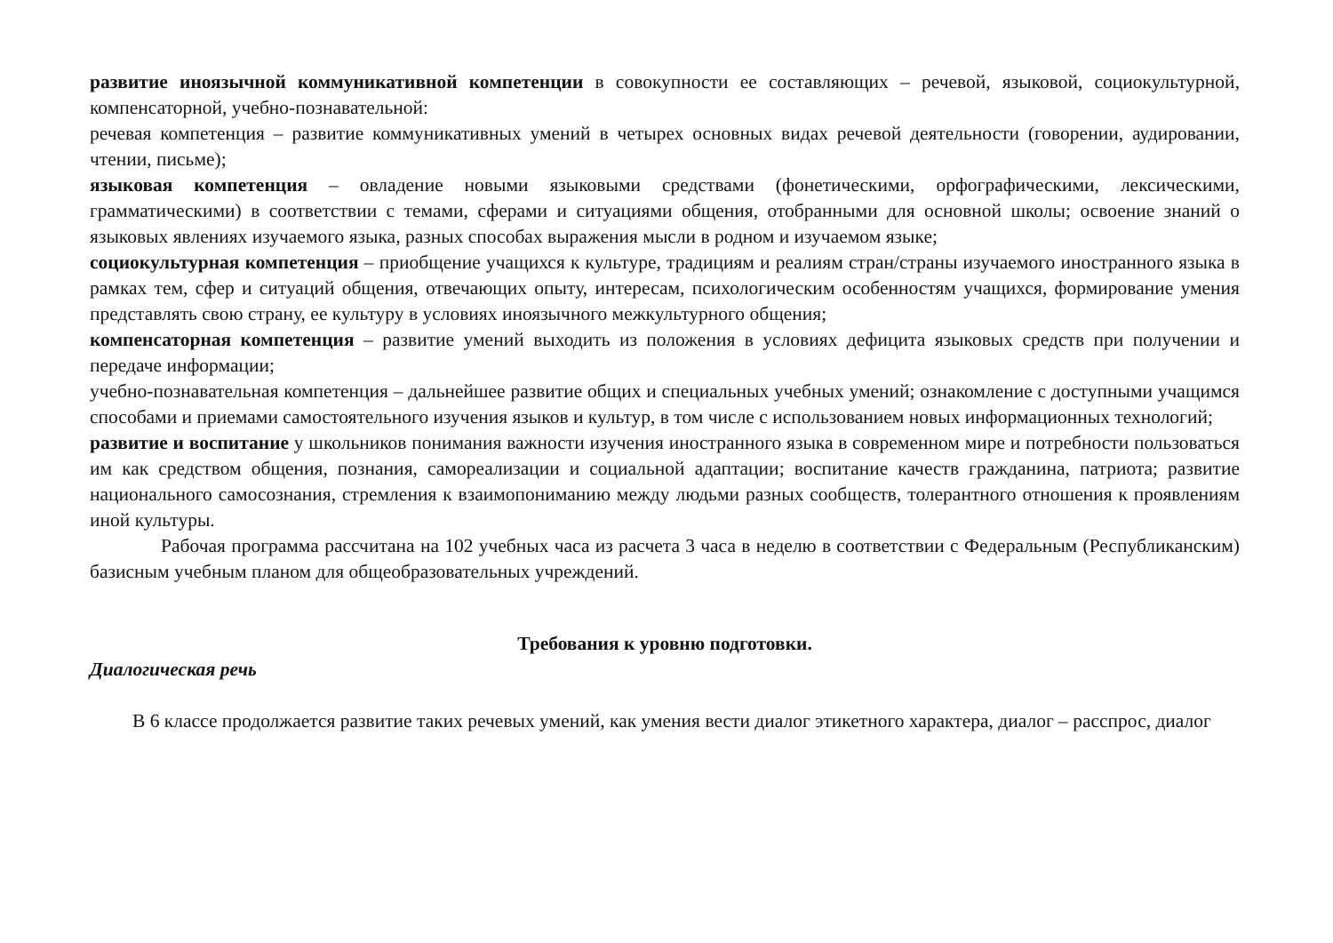развитие иноязычной коммуникативной компетенции в совокупности ее составляющих – речевой, языковой, социокультурной, компенсаторной, учебно-познавательной:
речевая компетенция – развитие коммуникативных умений в четырех основных видах речевой деятельности (говорении, аудировании, чтении, письме);
языковая компетенция – овладение новыми языковыми средствами (фонетическими, орфографическими, лексическими, грамматическими) в соответствии с темами, сферами и ситуациями общения, отобранными для основной школы; освоение знаний о языковых явлениях изучаемого языка, разных способах выражения мысли в родном и изучаемом языке;
социокультурная компетенция – приобщение учащихся к культуре, традициям и реалиям стран/страны изучаемого иностранного языка в рамках тем, сфер и ситуаций общения, отвечающих опыту, интересам, психологическим особенностям учащихся, формирование умения представлять свою страну, ее культуру в условиях иноязычного межкультурного общения;
компенсаторная компетенция – развитие умений выходить из положения в условиях дефицита языковых средств при получении и передаче информации;
учебно-познавательная компетенция – дальнейшее развитие общих и специальных учебных умений; ознакомление с доступными учащимся способами и приемами самостоятельного изучения языков и культур, в том числе с использованием новых информационных технологий;
развитие и воспитание у школьников понимания важности изучения иностранного языка в современном мире и потребности пользоваться им как средством общения, познания, самореализации и социальной адаптации; воспитание качеств гражданина, патриота; развитие национального самосознания, стремления к взаимопониманию между людьми разных сообществ, толерантного отношения к проявлениям иной культуры.
Рабочая программа рассчитана на 102 учебных часа из расчета 3 часа в неделю в соответствии с Федеральным (Республиканским) базисным учебным планом для общеобразовательных учреждений.
Требования к уровню подготовки.
Диалогическая речь
В 6 классе продолжается развитие таких речевых умений, как умения вести диалог этикетного характера, диалог – расспрос, диалог